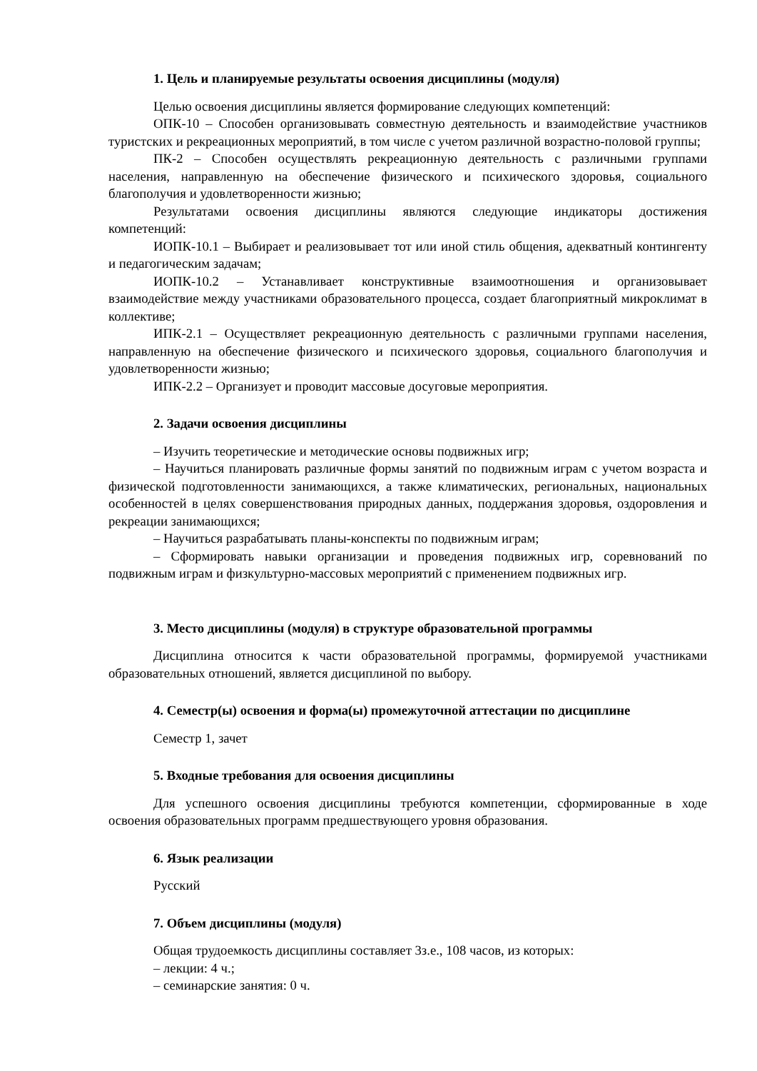1. Цель и планируемые результаты освоения дисциплины (модуля)
Целью освоения дисциплины является формирование следующих компетенций:
ОПК-10 – Способен организовывать совместную деятельность и взаимодействие участников туристских и рекреационных мероприятий, в том числе с учетом различной возрастно-половой группы;
ПК-2 – Способен осуществлять рекреационную деятельность с различными группами населения, направленную на обеспечение физического и психического здоровья, социального благополучия и удовлетворенности жизнью;
Результатами освоения дисциплины являются следующие индикаторы достижения компетенций:
ИОПК-10.1 – Выбирает и реализовывает тот или иной стиль общения, адекватный контингенту и педагогическим задачам;
ИОПК-10.2 – Устанавливает конструктивные взаимоотношения и организовывает взаимодействие между участниками образовательного процесса, создает благоприятный микроклимат в коллективе;
ИПК-2.1 – Осуществляет рекреационную деятельность с различными группами населения, направленную на обеспечение физического и психического здоровья, социального благополучия и удовлетворенности жизнью;
ИПК-2.2 – Организует и проводит массовые досуговые мероприятия.
2. Задачи освоения дисциплины
– Изучить теоретические и методические основы подвижных игр;
– Научиться планировать различные формы занятий по подвижным играм с учетом возраста и физической подготовленности занимающихся, а также климатических, региональных, национальных особенностей в целях совершенствования природных данных, поддержания здоровья, оздоровления и рекреации занимающихся;
– Научиться разрабатывать планы-конспекты по подвижным играм;
– Сформировать навыки организации и проведения подвижных игр, соревнований по подвижным играм и физкультурно-массовых мероприятий с применением подвижных игр.
3. Место дисциплины (модуля) в структуре образовательной программы
Дисциплина относится к части образовательной программы, формируемой участниками образовательных отношений, является дисциплиной по выбору.
4. Семестр(ы) освоения и форма(ы) промежуточной аттестации по дисциплине
Семестр 1, зачет
5. Входные требования для освоения дисциплины
Для успешного освоения дисциплины требуются компетенции, сформированные в ходе освоения образовательных программ предшествующего уровня образования.
6. Язык реализации
Русский
7. Объем дисциплины (модуля)
Общая трудоемкость дисциплины составляет 3з.е., 108 часов, из которых:
– лекции: 4 ч.;
– семинарские занятия: 0 ч.